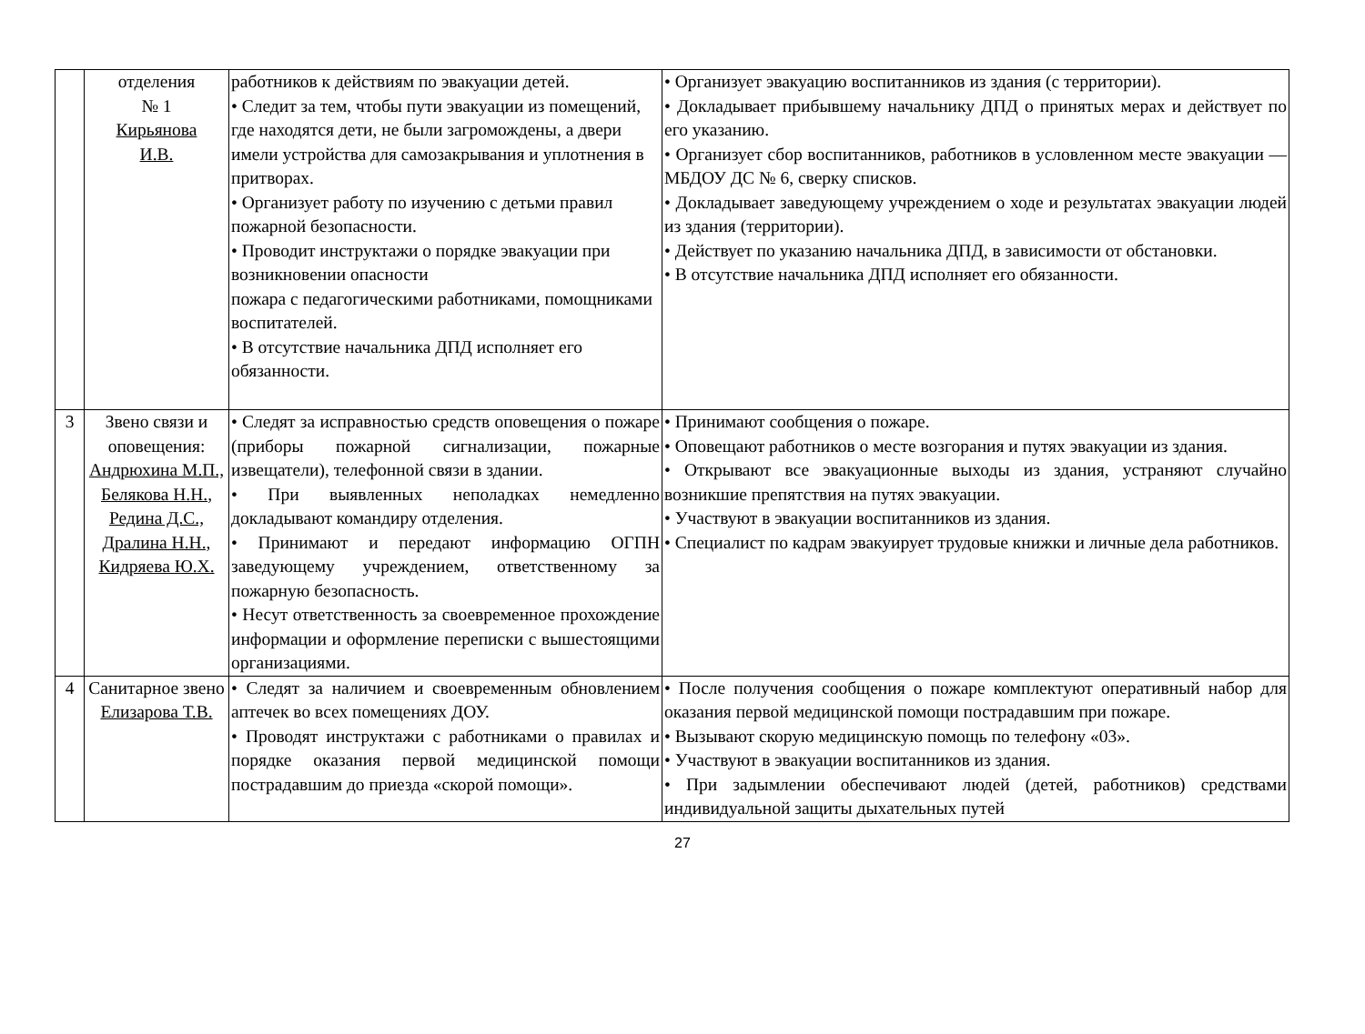| | отделения № 1 Кирьянова И.В. | работников к действиям по эвакуации детей. • Следит за тем, чтобы пути эвакуации из помещений, где находятся дети, не были загромождены, а двери имели устройства для самозакрывания и уплотнения в притворах. • Организует работу по изучению с детьми правил пожарной безопасности. • Проводит инструктажи о порядке эвакуации при возникновении опасности пожара с педагогическими работниками, помощниками воспитателей. • В отсутствие начальника ДПД исполняет его обязанности. | • Организует эвакуацию воспитанников из здания (с территории). • Докладывает прибывшему начальнику ДПД о принятых мерах и действует по его указанию. • Организует сбор воспитанников, работников в условленном месте эвакуации — МБДОУ ДС № 6, сверку списков. • Докладывает заведующему учреждением о ходе и результатах эвакуации людей из здания (территории). • Действует по указанию начальника ДПД, в зависимости от обстановки. • В отсутствие начальника ДПД исполняет его обязанности. |
| 3 | Звено связи и оповещения: Андрюхина М.П., Белякова Н.Н., Редина Д.С., Дралина Н.Н., Кидряева Ю.Х. | • Следят за исправностью средств оповещения о пожаре (приборы пожарной сигнализации, пожарные извещатели), телефонной связи в здании. • При выявленных неполадках немедленно докладывают командиру отделения. • Принимают и передают информацию ОГПН заведующему учреждением, ответственному за пожарную безопасность. • Несут ответственность за своевременное прохождение информации и оформление переписки с вышестоящими организациями. | • Принимают сообщения о пожаре. • Оповещают работников о месте возгорания и путях эвакуации из здания. • Открывают все эвакуационные выходы из здания, устраняют случайно возникшие препятствия на путях эвакуации. • Участвуют в эвакуации воспитанников из здания. • Специалист по кадрам эвакуирует трудовые книжки и личные дела работников. |
| 4 | Санитарное звено Елизарова Т.В. | • Следят за наличием и своевременным обновлением аптечек во всех помещениях ДОУ. • Проводят инструктажи с работниками о правилах и порядке оказания первой медицинской помощи пострадавшим до приезда «скорой помощи». | • После получения сообщения о пожаре комплектуют оперативный набор для оказания первой медицинской помощи пострадавшим при пожаре. • Вызывают скорую медицинскую помощь по телефону «03». • Участвуют в эвакуации воспитанников из здания. • При задымлении обеспечивают людей (детей, работников) средствами индивидуальной защиты дыхательных путей |
27